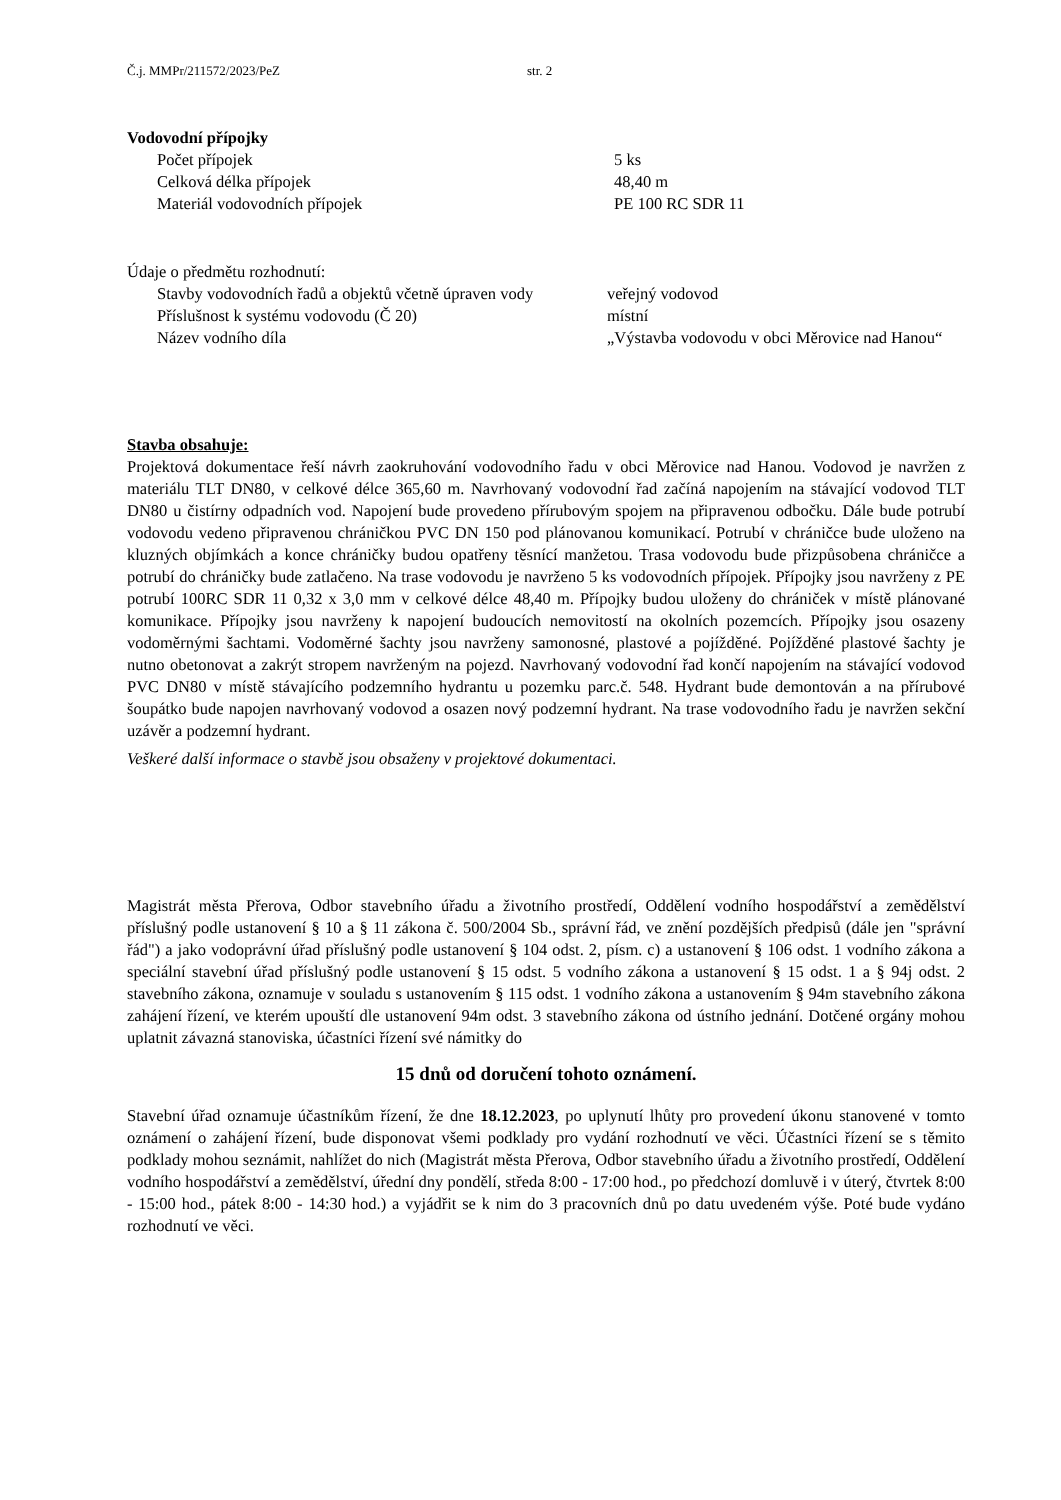Č.j. MMPr/211572/2023/PeZ str. 2
Vodovodní přípojky
| Počet přípojek | 5 ks |
| Celková délka přípojek | 48,40 m |
| Materiál vodovodních přípojek | PE 100 RC SDR 11 |
Údaje o předmětu rozhodnutí:
| Stavby vodovodních řadů a objektů včetně úpraven vody | veřejný vodovod |
| Příslušnost k systému vodovodu (Č 20) | místní |
| Název vodního díla | „Výstavba vodovodu v obci Měrovice nad Hanou“ |
Stavba obsahuje:
Projektová dokumentace řeší návrh zaokruhování vodovodního řadu v obci Měrovice nad Hanou. Vodovod je navržen z materiálu TLT DN80, v celkové délce 365,60 m. Navrhovaný vodovodní řad začíná napojením na stávající vodovod TLT DN80 u čistírny odpadních vod. Napojení bude provedeno přírubovým spojem na připravenou odbočku. Dále bude potrubí vodovodu vedeno připravenou chráničkou PVC DN 150 pod plánovanou komunikací. Potrubí v chráničce bude uloženo na kluzných objímkách a konce chráničky budou opatřeny těsnící manžetou. Trasa vodovodu bude přizpůsobena chráničce a potrubí do chráničky bude zatlačeno. Na trase vodovodu je navrženo 5 ks vodovodních přípojek. Přípojky jsou navrženy z PE potrubí 100RC SDR 11 0,32 x 3,0 mm v celkové délce 48,40 m. Přípojky budou uloženy do chrániček v místě plánované komunikace. Přípojky jsou navrženy k napojení budoucích nemovitostí na okolních pozemcích. Přípojky jsou osazeny vodoměrnými šachtami. Vodoměrné šachty jsou navrženy samonosné, plastové a pojížděné. Pojížděné plastové šachty je nutno obetonovat a zakrýt stropem navrženým na pojezd. Navrhovaný vodovodní řad končí napojením na stávající vodovod PVC DN80 v místě stávajícího podzemního hydrantu u pozemku parc.č. 548. Hydrant bude demontován a na přírubové šoupátko bude napojen navrhovaný vodovod a osazen nový podzemní hydrant. Na trase vodovodního řadu je navržen sekční uzávěr a podzemní hydrant.
Veškeré další informace o stavbě jsou obsaženy v projektové dokumentaci.
Magistrát města Přerova, Odbor stavebního úřadu a životního prostředí, Oddělení vodního hospodářství a zemědělství příslušný podle ustanovení § 10 a § 11 zákona č. 500/2004 Sb., správní řád, ve znění pozdějších předpisů (dále jen "správní řád") a jako vodoprávní úřad příslušný podle ustanovení § 104 odst. 2, písm. c) a ustanovení § 106 odst. 1 vodního zákona a speciální stavební úřad příslušný podle ustanovení § 15 odst. 5 vodního zákona a ustanovení § 15 odst. 1 a § 94j odst. 2 stavebního zákona, oznamuje v souladu s ustanovením § 115 odst. 1 vodního zákona a ustanovením § 94m stavebního zákona zahájení řízení, ve kterém upouští dle ustanovení 94m odst. 3 stavebního zákona od ústního jednání. Dotčené orgány mohou uplatnit závazná stanoviska, účastníci řízení své námitky do
15 dnů od doručení tohoto oznámení.
Stavební úřad oznamuje účastníkům řízení, že dne 18.12.2023, po uplynutí lhůty pro provedení úkonu stanovené v tomto oznámení o zahájení řízení, bude disponovat všemi podklady pro vydání rozhodnutí ve věci. Účastníci řízení se s těmito podklady mohou seznámit, nahlížet do nich (Magistrát města Přerova, Odbor stavebního úřadu a životního prostředí, Oddělení vodního hospodářství a zemědělství, úřední dny pondělí, středa 8:00 - 17:00 hod., po předchozí domluvě i v úterý, čtvrtek 8:00 - 15:00 hod., pátek 8:00 - 14:30 hod.) a vyjádřit se k nim do 3 pracovních dnů po datu uvedeném výše. Poté bude vydáno rozhodnutí ve věci.